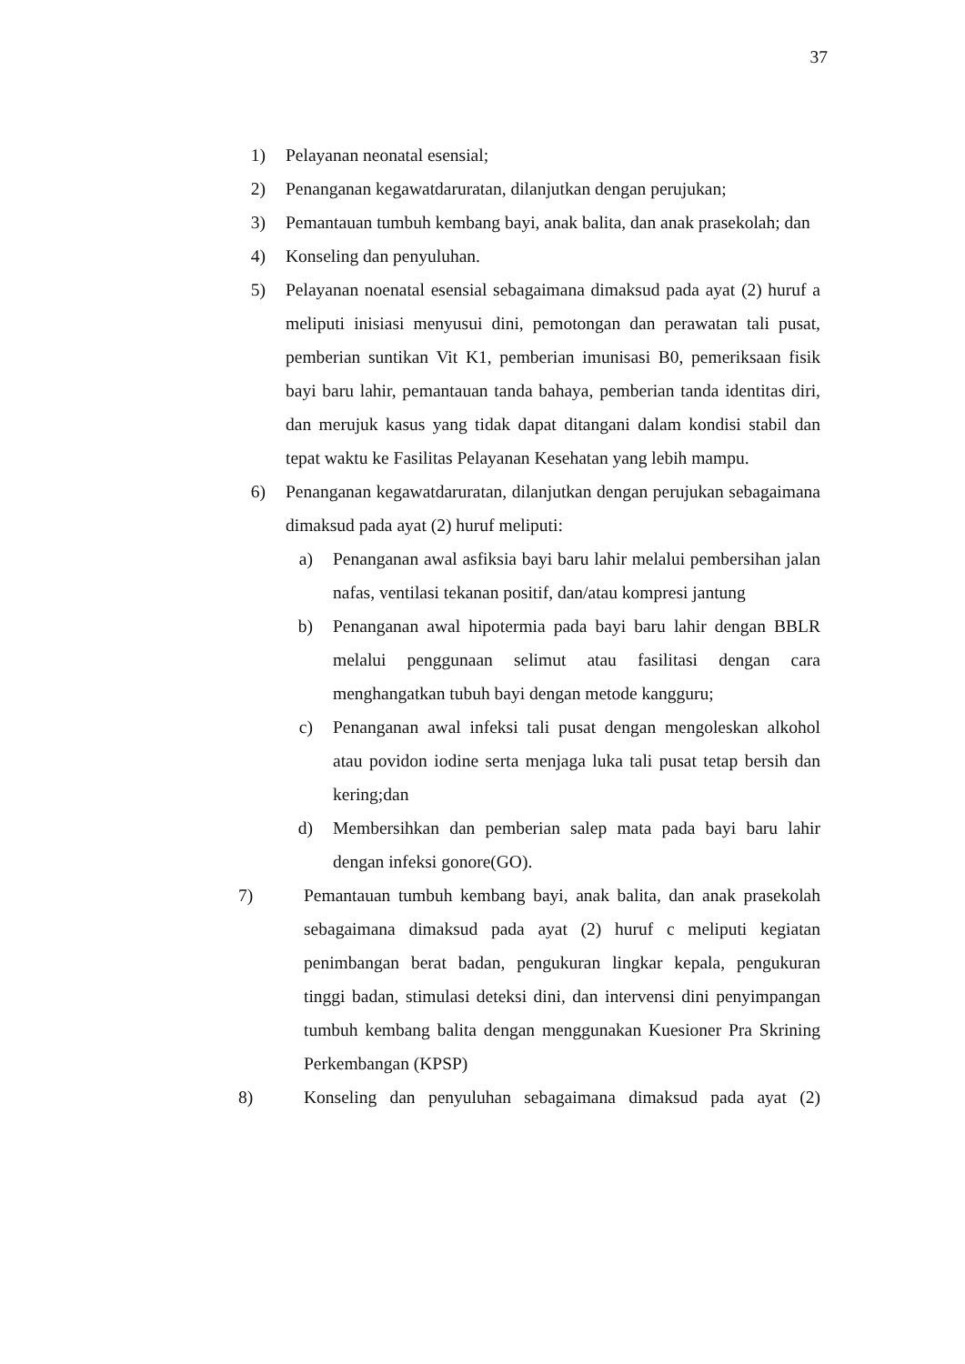37
1) Pelayanan neonatal esensial;
2) Penanganan kegawatdaruratan, dilanjutkan dengan perujukan;
3) Pemantauan tumbuh kembang bayi, anak balita, dan anak prasekolah; dan
4) Konseling dan penyuluhan.
5) Pelayanan noenatal esensial sebagaimana dimaksud pada ayat (2) huruf a meliputi inisiasi menyusui dini, pemotongan dan perawatan tali pusat, pemberian suntikan Vit K1, pemberian imunisasi B0, pemeriksaan fisik bayi baru lahir, pemantauan tanda bahaya, pemberian tanda identitas diri, dan merujuk kasus yang tidak dapat ditangani dalam kondisi stabil dan tepat waktu ke Fasilitas Pelayanan Kesehatan yang lebih mampu.
6) Penanganan kegawatdaruratan, dilanjutkan dengan perujukan sebagaimana dimaksud pada ayat (2) huruf meliputi:
a) Penanganan awal asfiksia bayi baru lahir melalui pembersihan jalan nafas, ventilasi tekanan positif, dan/atau kompresi jantung
b) Penanganan awal hipotermia pada bayi baru lahir dengan BBLR melalui penggunaan selimut atau fasilitasi dengan cara menghangatkan tubuh bayi dengan metode kangguru;
c) Penanganan awal infeksi tali pusat dengan mengoleskan alkohol atau povidon iodine serta menjaga luka tali pusat tetap bersih dan kering;dan
d) Membersihkan dan pemberian salep mata pada bayi baru lahir dengan infeksi gonore(GO).
7) Pemantauan tumbuh kembang bayi, anak balita, dan anak prasekolah sebagaimana dimaksud pada ayat (2) huruf c meliputi kegiatan penimbangan berat badan, pengukuran lingkar kepala, pengukuran tinggi badan, stimulasi deteksi dini, dan intervensi dini penyimpangan tumbuh kembang balita dengan menggunakan Kuesioner Pra Skrining Perkembangan (KPSP)
8) Konseling dan penyuluhan sebagaimana dimaksud pada ayat (2)